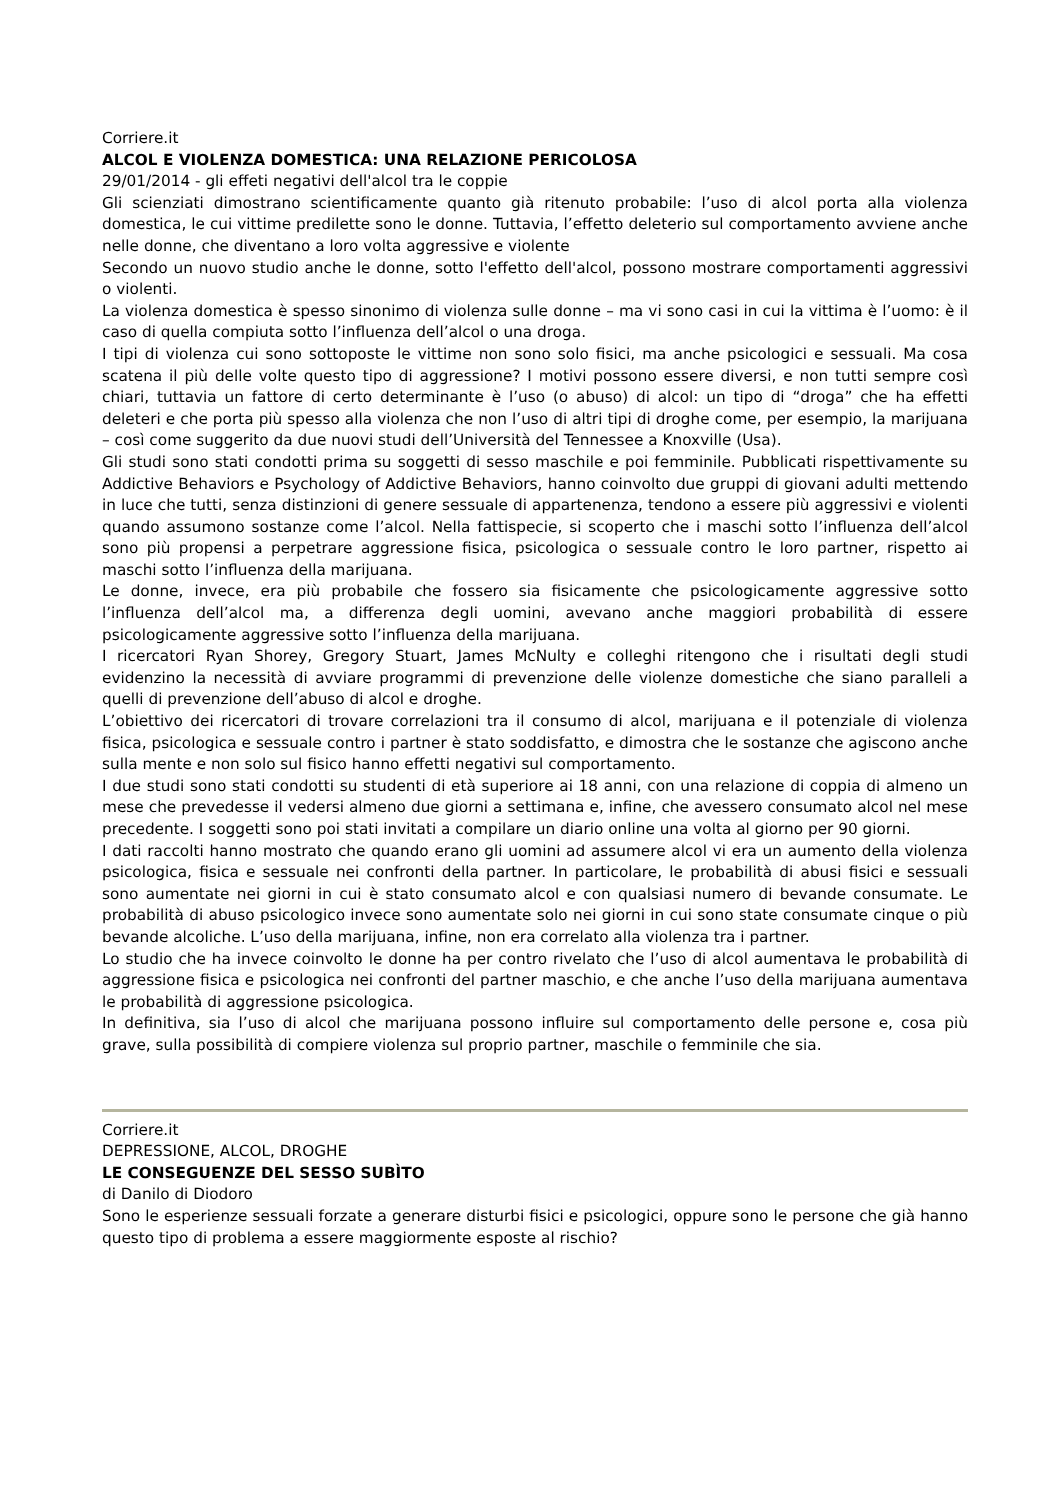Corriere.it
ALCOL E VIOLENZA DOMESTICA: UNA RELAZIONE PERICOLOSA
29/01/2014 - gli effeti negativi dell'alcol tra le coppie
Gli scienziati dimostrano scientificamente quanto già ritenuto probabile: l’uso di alcol porta alla violenza domestica, le cui vittime predilette sono le donne. Tuttavia, l’effetto deleterio sul comportamento avviene anche nelle donne, che diventano a loro volta aggressive e violente
Secondo un nuovo studio anche le donne, sotto l'effetto dell'alcol, possono mostrare comportamenti aggressivi o violenti.
La violenza domestica è spesso sinonimo di violenza sulle donne – ma vi sono casi in cui la vittima è l’uomo: è il caso di quella compiuta sotto l’influenza dell’alcol o una droga.
I tipi di violenza cui sono sottoposte le vittime non sono solo fisici, ma anche psicologici e sessuali. Ma cosa scatena il più delle volte questo tipo di aggressione? I motivi possono essere diversi, e non tutti sempre così chiari, tuttavia un fattore di certo determinante è l’uso (o abuso) di alcol: un tipo di “droga” che ha effetti deleteri e che porta più spesso alla violenza che non l’uso di altri tipi di droghe come, per esempio, la marijuana – così come suggerito da due nuovi studi dell’Università del Tennessee a Knoxville (Usa).
Gli studi sono stati condotti prima su soggetti di sesso maschile e poi femminile. Pubblicati rispettivamente su Addictive Behaviors e Psychology of Addictive Behaviors, hanno coinvolto due gruppi di giovani adulti mettendo in luce che tutti, senza distinzioni di genere sessuale di appartenenza, tendono a essere più aggressivi e violenti quando assumono sostanze come l’alcol. Nella fattispecie, si scoperto che i maschi sotto l’influenza dell’alcol sono più propensi a perpetrare aggressione fisica, psicologica o sessuale contro le loro partner, rispetto ai maschi sotto l’influenza della marijuana.
Le donne, invece, era più probabile che fossero sia fisicamente che psicologicamente aggressive sotto l’influenza dell’alcol ma, a differenza degli uomini, avevano anche maggiori probabilità di essere psicologicamente aggressive sotto l’influenza della marijuana.
I ricercatori Ryan Shorey, Gregory Stuart, James McNulty e colleghi ritengono che i risultati degli studi evidenzino la necessità di avviare programmi di prevenzione delle violenze domestiche che siano paralleli a quelli di prevenzione dell’abuso di alcol e droghe.
L’obiettivo dei ricercatori di trovare correlazioni tra il consumo di alcol, marijuana e il potenziale di violenza fisica, psicologica e sessuale contro i partner è stato soddisfatto, e dimostra che le sostanze che agiscono anche sulla mente e non solo sul fisico hanno effetti negativi sul comportamento.
I due studi sono stati condotti su studenti di età superiore ai 18 anni, con una relazione di coppia di almeno un mese che prevedesse il vedersi almeno due giorni a settimana e, infine, che avessero consumato alcol nel mese precedente. I soggetti sono poi stati invitati a compilare un diario online una volta al giorno per 90 giorni.
I dati raccolti hanno mostrato che quando erano gli uomini ad assumere alcol vi era un aumento della violenza psicologica, fisica e sessuale nei confronti della partner. In particolare, le probabilità di abusi fisici e sessuali sono aumentate nei giorni in cui è stato consumato alcol e con qualsiasi numero di bevande consumate. Le probabilità di abuso psicologico invece sono aumentate solo nei giorni in cui sono state consumate cinque o più bevande alcoliche. L’uso della marijuana, infine, non era correlato alla violenza tra i partner.
Lo studio che ha invece coinvolto le donne ha per contro rivelato che l’uso di alcol aumentava le probabilità di aggressione fisica e psicologica nei confronti del partner maschio, e che anche l’uso della marijuana aumentava le probabilità di aggressione psicologica.
In definitiva, sia l’uso di alcol che marijuana possono influire sul comportamento delle persone e, cosa più grave, sulla possibilità di compiere violenza sul proprio partner, maschile o femminile che sia.
Corriere.it
DEPRESSIONE, ALCOL, DROGHE
LE CONSEGUENZE DEL SESSO SUBÌTO
di Danilo di Diodoro
Sono le esperienze sessuali forzate a generare disturbi fisici e psicologici, oppure sono le persone che già hanno questo tipo di problema a essere maggiormente esposte al rischio?